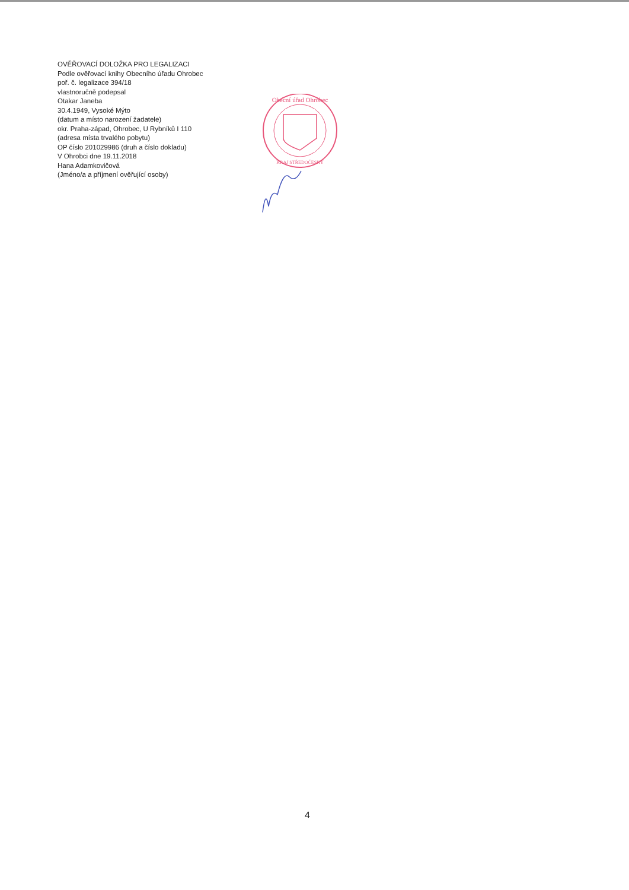OVĚŘOVACÍ DOLOŽKA PRO LEGALIZACI
Podle ověřovací knihy Obecního úřadu Ohrobec
poř. č. legalizace 394/18
vlastnoručně podepsal
Otakar Janeba
30.4.1949, Vysoké Mýto
(datum a místo narození žadatele)
okr. Praha-západ, Ohrobec, U Rybníků I 110
(adresa místa trvalého pobytu)
OP číslo 201029986 (druh a číslo dokladu)
V Ohrobci dne 19.11.2018
Hana Adamkovičová
(Jméno/a a příjmení ověřující osoby)
Obecní úřad Ohrobec
KRAJ STŘEDOČESKÝ
4